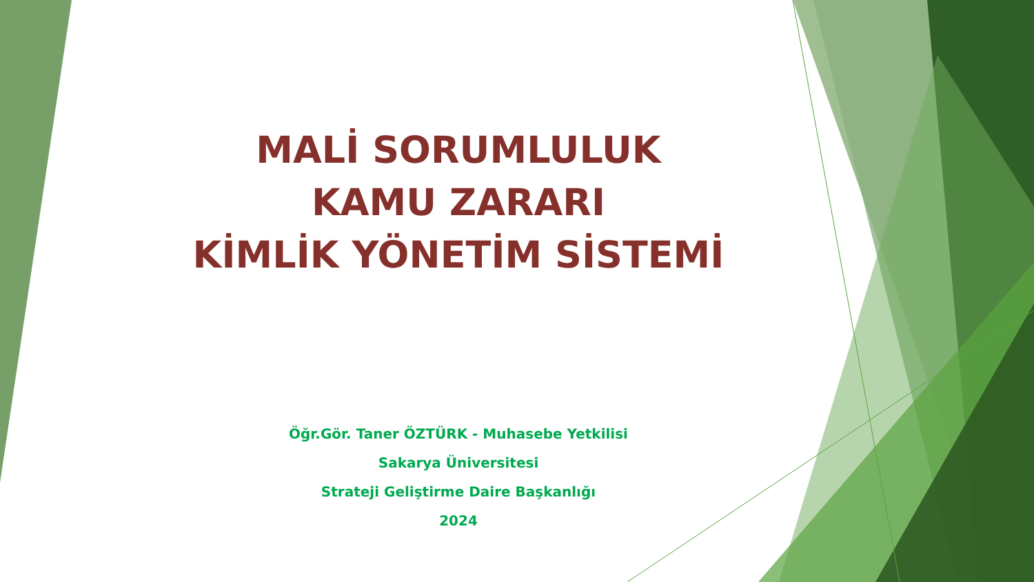MALİ SORUMLULUK
KAMU ZARARI
KİMLİK YÖNETİM SİSTEMİ
Öğr.Gör. Taner ÖZTÜRK - Muhasebe Yetkilisi
Sakarya Üniversitesi
Strateji Geliştirme Daire Başkanlığı
2024